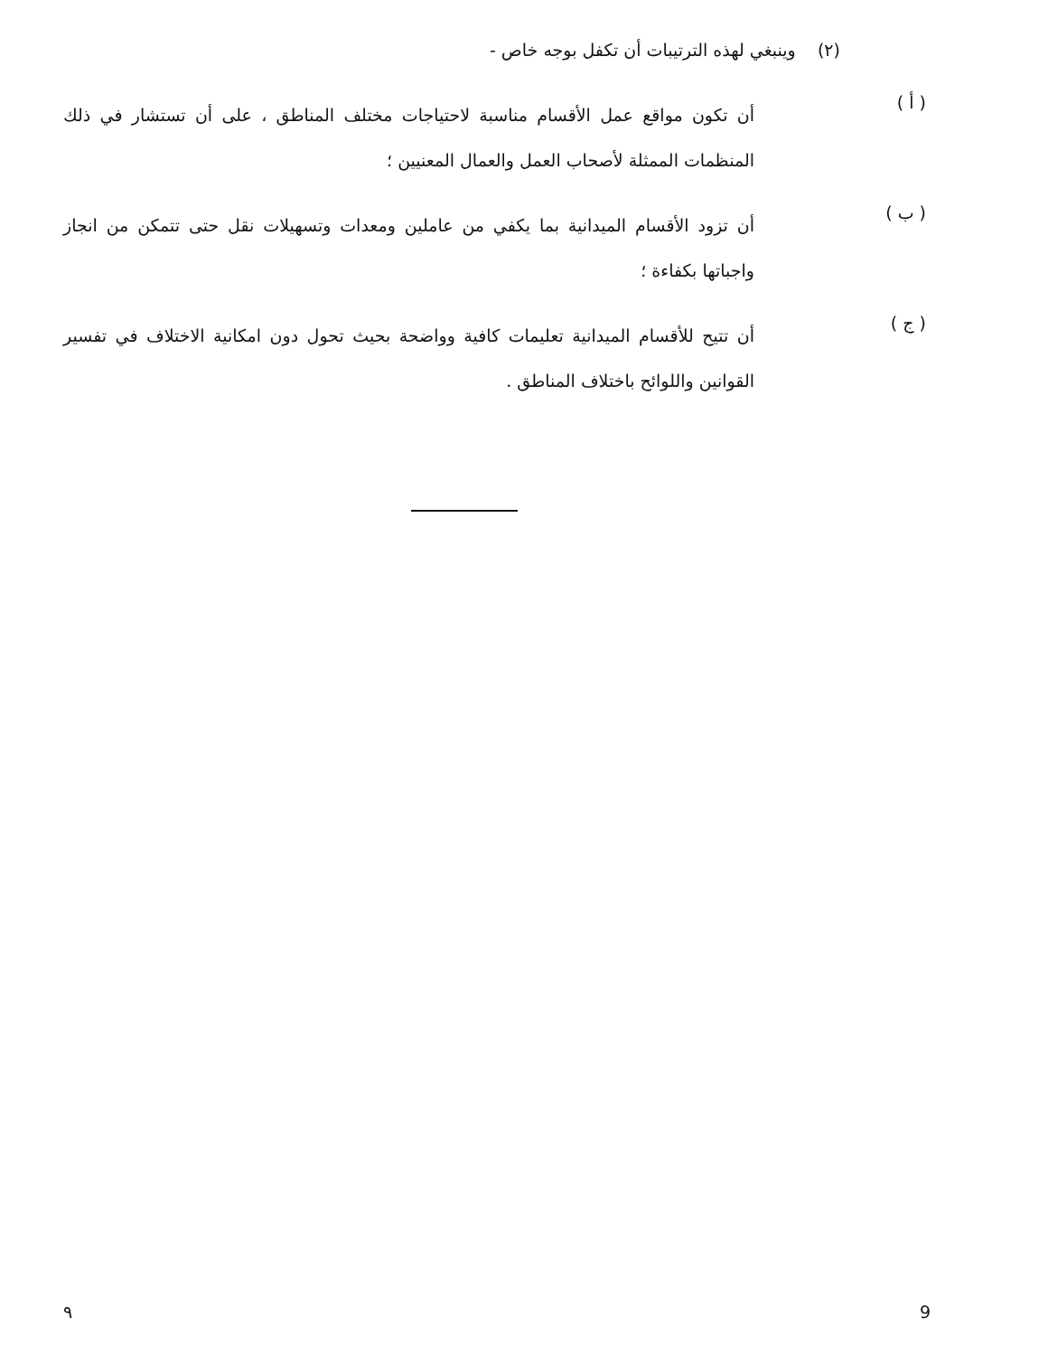(٢) وينبغي لهذه الترتيبات أن تكفل بوجه خاص -
( أ )
أن تكون مواقع عمل الأقسام مناسبة لاحتياجات مختلف المناطق ، على أن تستشار في ذلك المنظمات الممثلة لأصحاب العمل والعمال المعنيين ؛
( ب )
أن تزود الأقسام الميدانية بما يكفي من عاملين ومعدات وتسهيلات نقل حتى تتمكن من انجاز واجباتها بكفاءة ؛
( ج )
أن تتيح للأقسام الميدانية تعليمات كافية وواضحة بحيث تحول دون امكانية الاختلاف في تفسير القوانين واللوائح باختلاف المناطق .
٩ 9